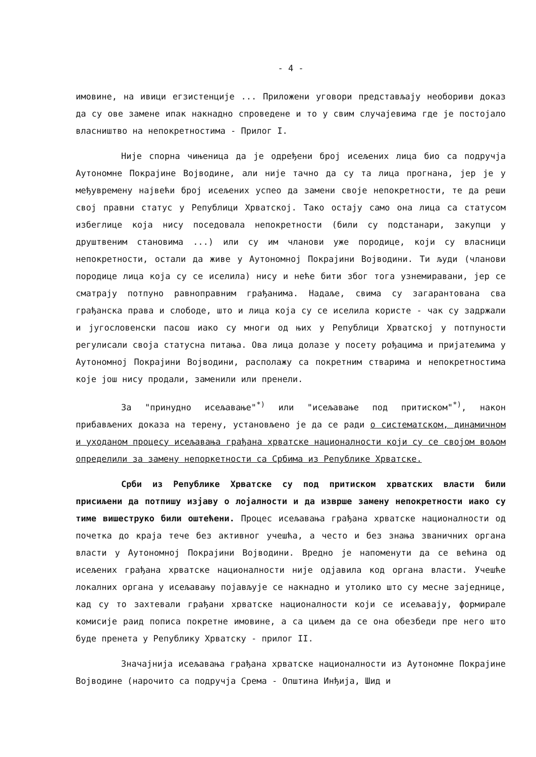- 4 -
имовине, на ивици егзистенције ... Приложени уговори представљају необориви доказ да су ове замене ипак накнадно спроведене и то у свим случајевима где је постојало власништво на непокретностима - Прилог I.
Није спорна чињеница да је одређени број исељених лица био са подручја Аутономне Покрајине Војводине, али није тачно да су та лица прогнана, јер је у међувремену највећи број исељених успео да замени своје непокретности, те да реши свој правни статус у Републици Хрватској. Тако остају само она лица са статусом избеглице која нису поседовала непокретности (били су подстанари, закупци у друштвеним становима ...) или су им чланови уже породице, који су власници непокретности, остали да живе у Аутономној Покрајини Војводини. Ти људи (чланови породице лица која су се иселила) нису и неће бити због тога узнемиравани, јер се сматрају потпуно равноправним грађанима. Надаље, свима су загарантована сва грађанска права и слободе, што и лица која су се иселила користе - чак су задржали и југословенски пасош иако су многи од њих у Републици Хрватској у потпуности регулисали своја статусна питања. Ова лица долазе у посету рођацима и пријатељима у Аутономној Покрајини Војводини, располажу са покретним стварима и непокретностима које још нису продали, заменили или пренели.
За "принудно исељавање"<sup>*)</sup> или "исељавање под притиском"<sup>*)</sup>, након прибављених доказа на терену, установљено је да се ради о систематском, динамичном и уходаном процесу исељавања грађана хрватске националности који су се својом вољом определили за замену непоркетности са Србима из Републике Хрватске.
Срби из Републике Хрватске су под притиском хрватских власти били присиљени да потпишу изјаву о лојалности и да изврше замену непокретности иако су тиме вишеструко били оштећени. Процес исељавања грађана хрватске националности од почетка до краја тече без активног учешћа, а често и без знања званичних органа власти у Аутономној Покрајини Војводини. Вредно је напоменути да се већина од исељених грађана хрватске националности није одјавила код органа власти. Учешће локалних органа у исељавању појављује се накнадно и утолико што су месне заједнице, кад су то захтевали грађани хрватске националности који се исељавају, формирале комисије раид пописа покретне имовине, а са циљем да се она обезбеди пре него што буде пренета у Републику Хрватску - прилог II.
Значајнија исељавања грађана хрватске националности из Аутономне Покрајине Војводине (нарочито са подручја Срема - Општина Инђија, Шид и